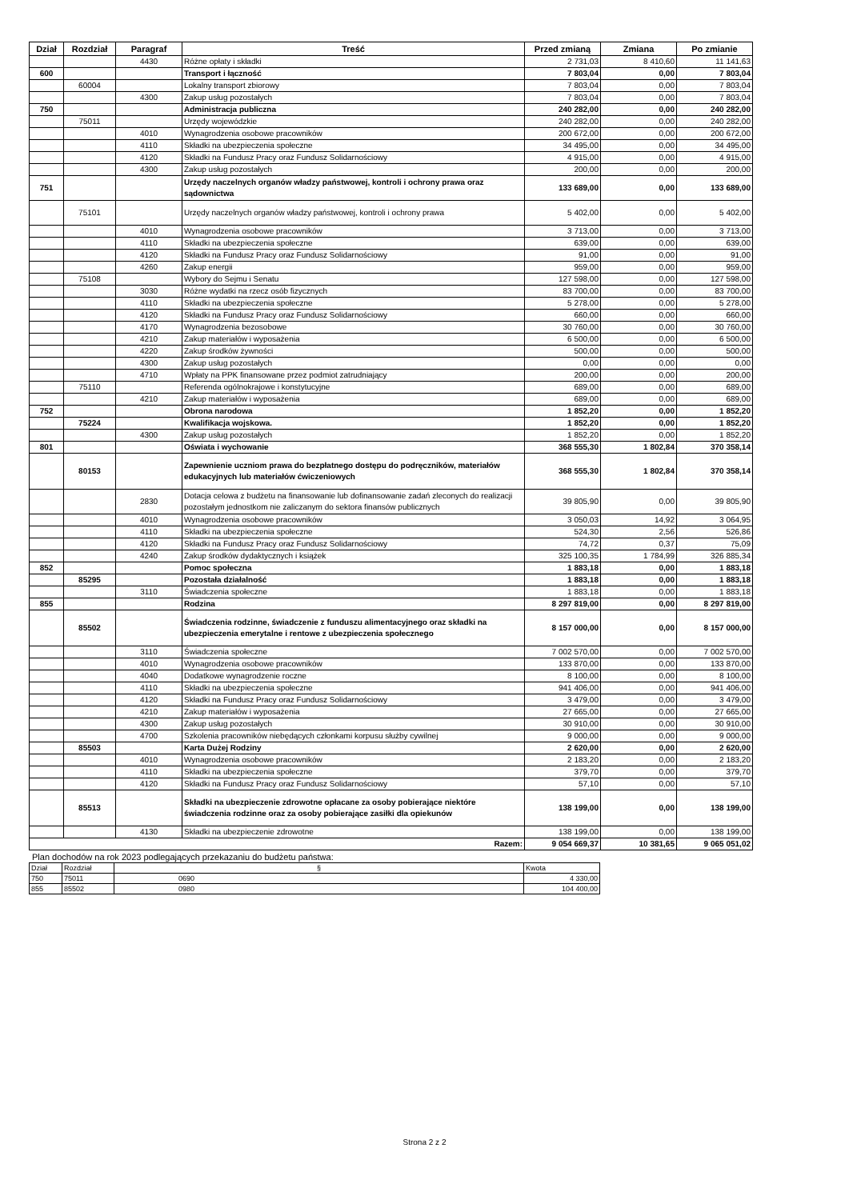| Dział | Rozdział | Paragraf | Treść | Przed zmianą | Zmiana | Po zmianie |
| --- | --- | --- | --- | --- | --- | --- |
| | | 4430 | Różne opłaty i składki | 2 731,03 | 8 410,60 | 11 141,63 |
| 600 | | | Transport i łączność | 7 803,04 | 0,00 | 7 803,04 |
| | 60004 | | Lokalny transport zbiorowy | 7 803,04 | 0,00 | 7 803,04 |
| | | 4300 | Zakup usług pozostałych | 7 803,04 | 0,00 | 7 803,04 |
| 750 | | | Administracja publiczna | 240 282,00 | 0,00 | 240 282,00 |
| | 75011 | | Urzędy wojewódzkie | 240 282,00 | 0,00 | 240 282,00 |
| | | 4010 | Wynagrodzenia osobowe pracowników | 200 672,00 | 0,00 | 200 672,00 |
| | | 4110 | Składki na ubezpieczenia społeczne | 34 495,00 | 0,00 | 34 495,00 |
| | | 4120 | Składki na Fundusz Pracy oraz Fundusz Solidarnościowy | 4 915,00 | 0,00 | 4 915,00 |
| | | 4300 | Zakup usług pozostałych | 200,00 | 0,00 | 200,00 |
| 751 | | | Urzędy naczelnych organów władzy państwowej, kontroli i ochrony prawa oraz sądownictwa | 133 689,00 | 0,00 | 133 689,00 |
| | 75101 | | Urzędy naczelnych organów władzy państwowej, kontroli i ochrony prawa | 5 402,00 | 0,00 | 5 402,00 |
| | | 4010 | Wynagrodzenia osobowe pracowników | 3 713,00 | 0,00 | 3 713,00 |
| | | 4110 | Składki na ubezpieczenia społeczne | 639,00 | 0,00 | 639,00 |
| | | 4120 | Składki na Fundusz Pracy oraz Fundusz Solidarnościowy | 91,00 | 0,00 | 91,00 |
| | | 4260 | Zakup energii | 959,00 | 0,00 | 959,00 |
| | 75108 | | Wybory do Sejmu i Senatu | 127 598,00 | 0,00 | 127 598,00 |
| | | 3030 | Różne wydatki na rzecz osób fizycznych | 83 700,00 | 0,00 | 83 700,00 |
| | | 4110 | Składki na ubezpieczenia społeczne | 5 278,00 | 0,00 | 5 278,00 |
| | | 4120 | Składki na Fundusz Pracy oraz Fundusz Solidarnościowy | 660,00 | 0,00 | 660,00 |
| | | 4170 | Wynagrodzenia bezosobowe | 30 760,00 | 0,00 | 30 760,00 |
| | | 4210 | Zakup materiałów i wyposażenia | 6 500,00 | 0,00 | 6 500,00 |
| | | 4220 | Zakup środków żywności | 500,00 | 0,00 | 500,00 |
| | | 4300 | Zakup usług pozostałych | 0,00 | 0,00 | 0,00 |
| | | 4710 | Wpłaty na PPK finansowane przez podmiot zatrudniający | 200,00 | 0,00 | 200,00 |
| | 75110 | | Referenda ogólnokrajowe i konstytucyjne | 689,00 | 0,00 | 689,00 |
| | | 4210 | Zakup materiałów i wyposażenia | 689,00 | 0,00 | 689,00 |
| 752 | | | Obrona narodowa | 1 852,20 | 0,00 | 1 852,20 |
| | 75224 | | Kwalifikacja wojskowa. | 1 852,20 | 0,00 | 1 852,20 |
| | | 4300 | Zakup usług pozostałych | 1 852,20 | 0,00 | 1 852,20 |
| 801 | | | Oświata i wychowanie | 368 555,30 | 1 802,84 | 370 358,14 |
| | 80153 | | Zapewnienie uczniom prawa do bezpłatnego dostępu do podręczników, materiałów edukacyjnych lub materiałów ćwiczeniowych | 368 555,30 | 1 802,84 | 370 358,14 |
| | | 2830 | Dotacja celowa z budżetu na finansowanie lub dofinansowanie zadań zleconych do realizacji pozostałym jednostkom nie zaliczanym do sektora finansów publicznych | 39 805,90 | 0,00 | 39 805,90 |
| | | 4010 | Wynagrodzenia osobowe pracowników | 3 050,03 | 14,92 | 3 064,95 |
| | | 4110 | Składki na ubezpieczenia społeczne | 524,30 | 2,56 | 526,86 |
| | | 4120 | Składki na Fundusz Pracy oraz Fundusz Solidarnościowy | 74,72 | 0,37 | 75,09 |
| | | 4240 | Zakup środków dydaktycznych i książek | 325 100,35 | 1 784,99 | 326 885,34 |
| 852 | | | Pomoc społeczna | 1 883,18 | 0,00 | 1 883,18 |
| | 85295 | | Pozostała działalność | 1 883,18 | 0,00 | 1 883,18 |
| | | 3110 | Świadczenia społeczne | 1 883,18 | 0,00 | 1 883,18 |
| 855 | | | Rodzina | 8 297 819,00 | 0,00 | 8 297 819,00 |
| | 85502 | | Świadczenia rodzinne, świadczenie z funduszu alimentacyjnego oraz składki na ubezpieczenia emerytalne i rentowe z ubezpieczenia społecznego | 8 157 000,00 | 0,00 | 8 157 000,00 |
| | | 3110 | Świadczenia społeczne | 7 002 570,00 | 0,00 | 7 002 570,00 |
| | | 4010 | Wynagrodzenia osobowe pracowników | 133 870,00 | 0,00 | 133 870,00 |
| | | 4040 | Dodatkowe wynagrodzenie roczne | 8 100,00 | 0,00 | 8 100,00 |
| | | 4110 | Składki na ubezpieczenia społeczne | 941 406,00 | 0,00 | 941 406,00 |
| | | 4120 | Składki na Fundusz Pracy oraz Fundusz Solidarnościowy | 3 479,00 | 0,00 | 3 479,00 |
| | | 4210 | Zakup materiałów i wyposażenia | 27 665,00 | 0,00 | 27 665,00 |
| | | 4300 | Zakup usług pozostałych | 30 910,00 | 0,00 | 30 910,00 |
| | | 4700 | Szkolenia pracowników niebędących członkami korpusu służby cywilnej | 9 000,00 | 0,00 | 9 000,00 |
| | 85503 | | Karta Dużej Rodziny | 2 620,00 | 0,00 | 2 620,00 |
| | | 4010 | Wynagrodzenia osobowe pracowników | 2 183,20 | 0,00 | 2 183,20 |
| | | 4110 | Składki na ubezpieczenia społeczne | 379,70 | 0,00 | 379,70 |
| | | 4120 | Składki na Fundusz Pracy oraz Fundusz Solidarnościowy | 57,10 | 0,00 | 57,10 |
| | 85513 | | Składki na ubezpieczenie zdrowotne opłacane za osoby pobierające niektóre świadczenia rodzinne oraz za osoby pobierające zasiłki dla opiekunów | 138 199,00 | 0,00 | 138 199,00 |
| | | 4130 | Składki na ubezpieczenie zdrowotne | 138 199,00 | 0,00 | 138 199,00 |
| Razem: | | | | 9 054 669,37 | 10 381,65 | 9 065 051,02 |
Plan dochodów na rok 2023 podlegających przekazaniu do budżetu państwa:
| Dział | Rozdział | § | Kwota |
| 750 | 75011 | 0690 | 4 330,00 |
| 855 | 85502 | 0980 | 104 400,00 |
Strona 2 z 2